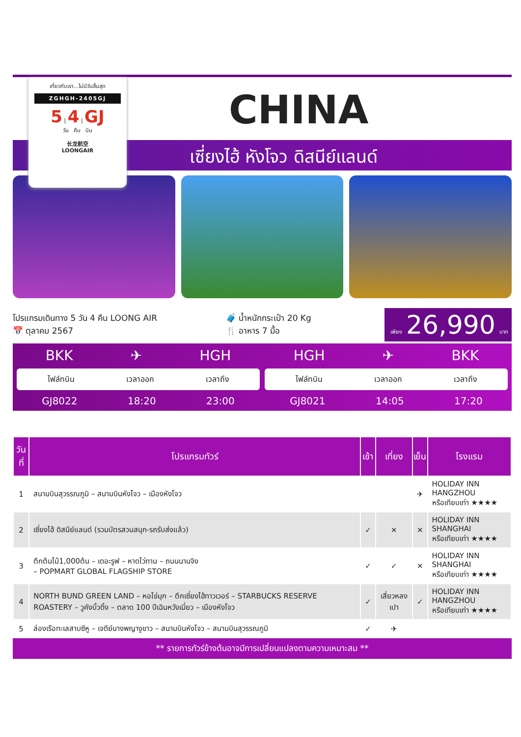เที่ยวกับเรา...ไม่มีวันสิ้นสุด
ZGHGH-2405GJ
5 | 4 | GJ
วัน คืน บิน
长龙航空
LOONGAIR
CHINA
เซี่ยงไฮ้ หังโจว ดิสนีย์แลนด์
โปรแกรมเดินทาง 5 วัน 4 คืน LOONG AIR
📅 ตุลาคม 2567
🧳 น้ำหนักกระเป๋า 20 Kg
🍴 อาหาร 7 มื้อ
เพียง 26,990 บาท
BKK ✈ HGH
ไฟล์ทบิน เวลาออก เวลาถึง
GJ8022 18:20 23:00
HGH ✈ BKK
ไฟล์ทบิน เวลาออก เวลาถึง
GJ8021 14:05 17:20
| วันที่ | โปรแกรมทัวร์ | เช้า | เที่ยง | เย็น | โรงแรม |
| --- | --- | --- | --- | --- | --- |
| 1 | สนามบินสุวรรณภูมิ – สนามบินหังโจว – เมืองหังโจว | | | ✈ | HOLIDAY INN HANGZHOU หรือเทียบเท่า ★★★★ |
| 2 | เซี่ยงไฮ้ ดิสนีย์แลนด์ (รวมบัตรสวนสนุก-รถรับส่งแล้ว) | ✓ | ✕ | ✕ | HOLIDAY INN SHANGHAI หรือเทียบเท่า ★★★★ |
| 3 | ตึกต้นไม้1,000ต้น – เดอะรูฟ – หาดไว่ทาน – ถนนนานจิง – POPMART GLOBAL FLAGSHIP STORE | ✓ | ✓ | ✕ | HOLIDAY INN SHANGHAI หรือเทียบเท่า ★★★★ |
| 4 | NORTH BUND GREEN LAND – หอไข่มุก – ตึกเซี่ยงไฮ้ทาวเวอร์ – STARBUCKS RESERVE ROASTERY – วูคังบิ้วดิ้ง – ตลาด 100 ปีเฉินหวังเมี่ยว – เมืองหังโจว | ✓ | เสี่ยวหลงเปา | ✓ | HOLIDAY INN HANGZHOU หรือเทียบเท่า ★★★★ |
| 5 | ล่องเรือทะเลสาบซีหู – เจดีย์นางพญางูขาว – สนามบินหังโจว – สนามบินสุวรรณภูมิ | ✓ | ✈ | | |
** รายการทัวร์ข้างต้นอาจมีการเปลี่ยนแปลงตามความเหมาะสม **